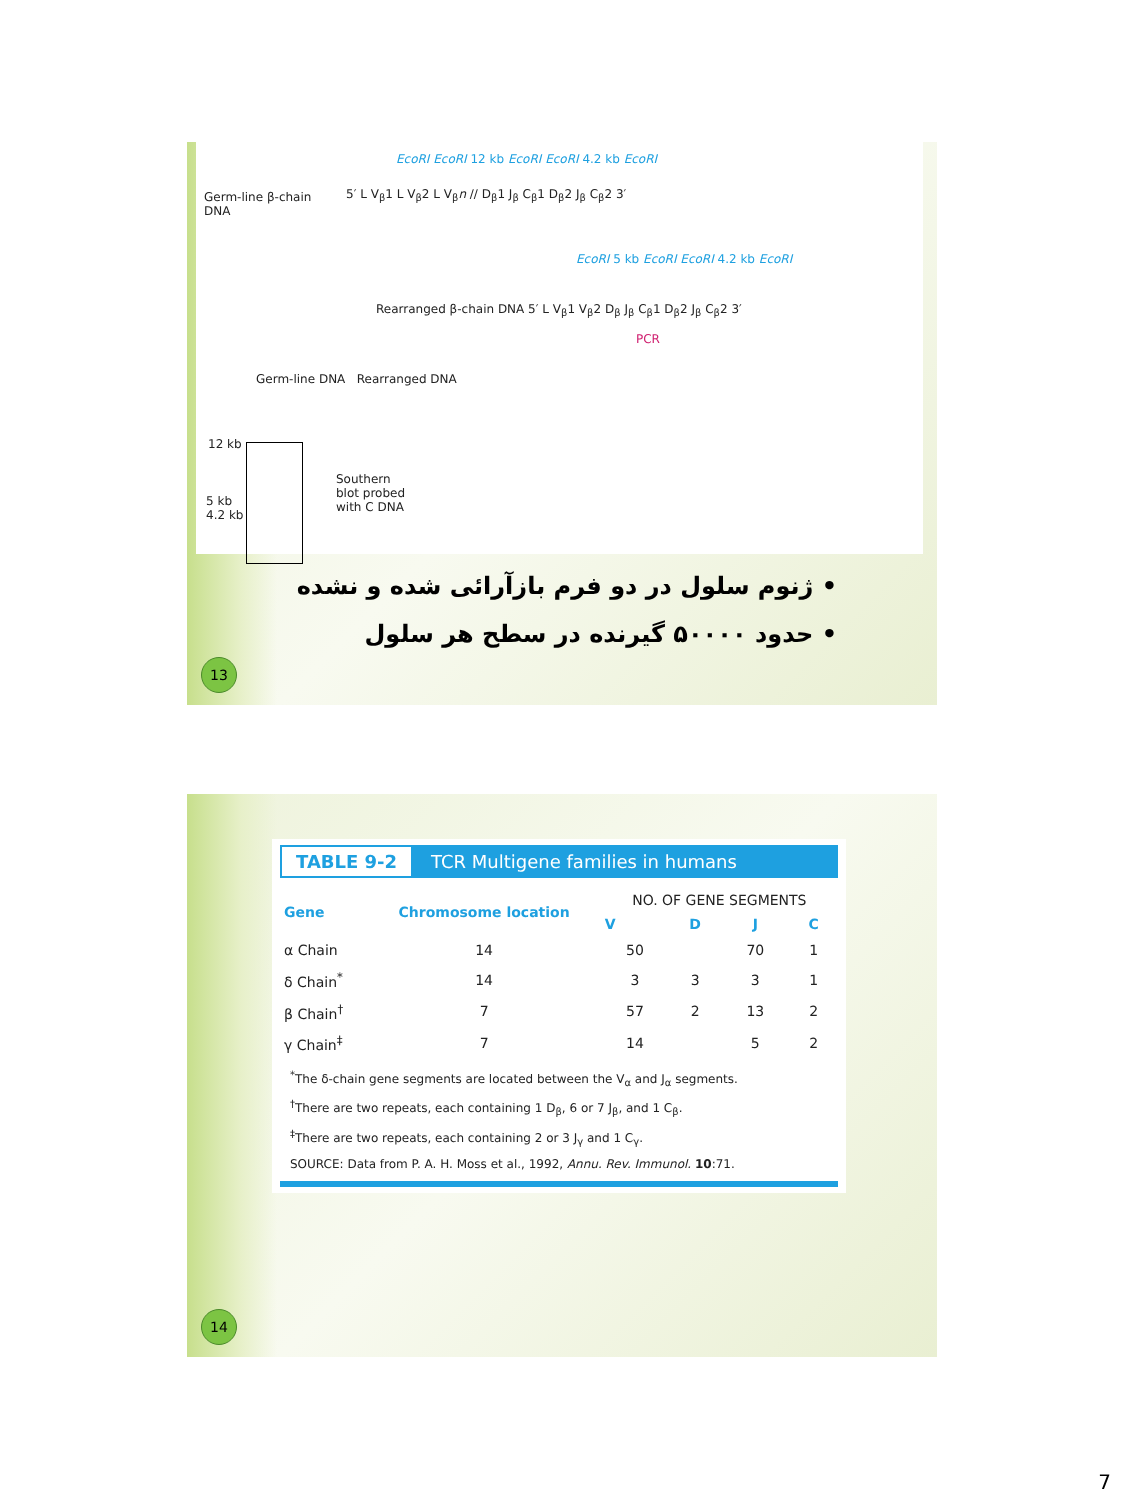Germ-line β-chain
DNA
5′ L V<sub>β</sub>1 L V<sub>β</sub>2 L V<sub>β</sub>n // D<sub>β</sub>1 J<sub>β</sub> C<sub>β</sub>1 D<sub>β</sub>2 J<sub>β</sub> C<sub>β</sub>2 3′
EcoRI EcoRI 12 kb EcoRI EcoRI 4.2 kb EcoRI
Rearranged β-chain DNA 5′ L V<sub>β</sub>1 V<sub>β</sub>2 D<sub>β</sub> J<sub>β</sub> C<sub>β</sub>1 D<sub>β</sub>2 J<sub>β</sub> C<sub>β</sub>2 3′
EcoRI 5 kb EcoRI EcoRI 4.2 kb EcoRI
PCR
Germ-line DNA Rearranged DNA
12 kb
5 kb
4.2 kb
Southern
blot probed
with C DNA
• ژنوم سلول در دو فرم بازآرائی شده و نشده
• حدود ۵۰۰۰۰ گیرنده در سطح هر سلول
13
TABLE 9-2 TCR Multigene families in humans
| Gene | Chromosome location | NO. OF GENE SEGMENTS | | | |
| --- | --- | --- | --- | --- | --- |
| | | V | D | J | C |
| α Chain | 14 | 50 | | 70 | 1 |
| δ Chain<sup>*</sup> | 14 | 3 | 3 | 3 | 1 |
| β Chain<sup>†</sup> | 7 | 57 | 2 | 13 | 2 |
| γ Chain<sup>‡</sup> | 7 | 14 | | 5 | 2 |
<sup>*</sup> The δ-chain gene segments are located between the V<sub>α</sub> and J<sub>α</sub> segments.
<sup>†</sup> There are two repeats, each containing 1 D<sub>β</sub>, 6 or 7 J<sub>β</sub>, and 1 C<sub>β</sub>.
<sup>‡</sup> There are two repeats, each containing 2 or 3 J<sub>γ</sub> and 1 C<sub>γ</sub>.
SOURCE: Data from P. A. H. Moss et al., 1992, Annu. Rev. Immunol. 10:71.
14
7